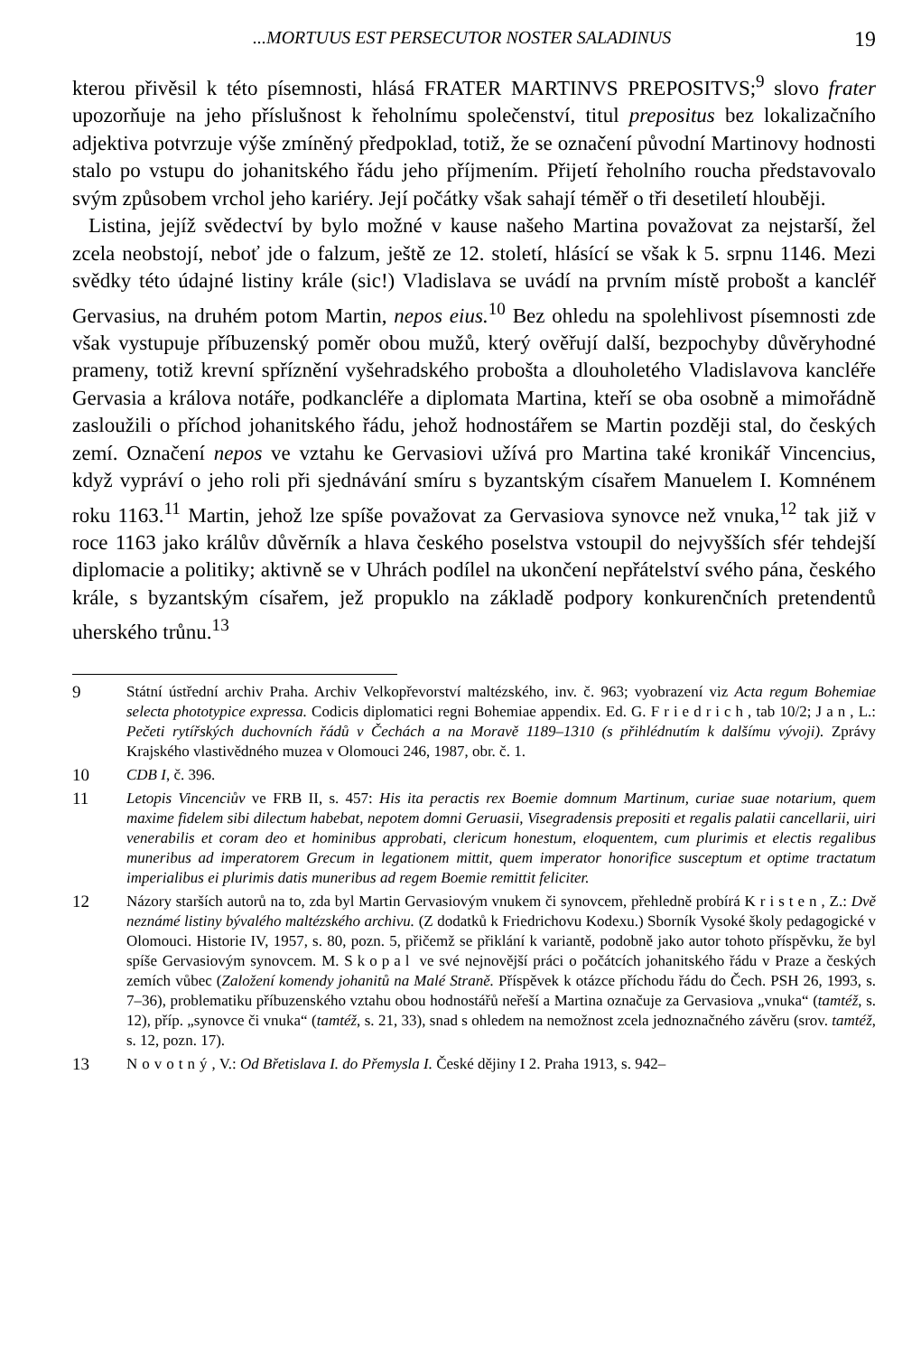...MORTUUS EST PERSECUTOR NOSTER SALADINUS 19
kterou přivěsil k této písemnosti, hlásá FRATER MARTINVS PREPOSITVS;<sup>9</sup> slovo frater upozorňuje na jeho příslušnost k řeholnímu společenství, titul prepositus bez lokalizačního adjektiva potvrzuje výše zmíněný předpoklad, totiž, že se označení původní Martinovy hodnosti stalo po vstupu do johanitského řádu jeho příjmením. Přijetí řeholního roucha představovalo svým způsobem vrchol jeho kariéry. Její počátky však sahají téměř o tři desetiletí hlouběji.
Listina, jejíž svědectví by bylo možné v kause našeho Martina považovat za nejstarší, žel zcela neobstojí, neboť jde o falzum, ještě ze 12. století, hlásící se však k 5. srpnu 1146. Mezi svědky této údajné listiny krále (sic!) Vladislava se uvádí na prvním místě probošt a kancléř Gervasius, na druhém potom Martin, nepos eius.<sup>10</sup> Bez ohledu na spolehlivost písemnosti zde však vystupuje příbuzenský poměr obou mužů, který ověřují další, bezpochyby důvěryhodné prameny, totiž krevní spříznění vyšehradského probošta a dlouholetého Vladislavova kancléře Gervasia a králova notáře, podkancléře a diplomata Martina, kteří se oba osobně a mimořádně zasloužili o příchod johanitského řádu, jehož hodnostářem se Martin později stal, do českých zemí. Označení nepos ve vztahu ke Gervasiovi užívá pro Martina také kronikář Vincencius, když vypráví o jeho roli při sjednávání smíru s byzantským císařem Manuelem I. Komnénem roku 1163.<sup>11</sup> Martin, jehož lze spíše považovat za Gervasiova synovce než vnuka,<sup>12</sup> tak již v roce 1163 jako králův důvěrník a hlava českého poselstva vstoupil do nejvyšších sfér tehdejší diplomacie a politiky; aktivně se v Uhrách podílel na ukončení nepřátelství svého pána, českého krále, s byzantským císařem, jež propuklo na základě podpory konkurenčních pretendentů uherského trůnu.<sup>13</sup>
9 Státní ústřední archiv Praha. Archiv Velkopřevorství maltézského, inv. č. 963; vyobrazení viz Acta regum Bohemiae selecta phototypice expressa. Codicis diplomatici regni Bohemiae appendix. Ed. G. Friedrich, tab 10/2; Jan, L.: Pečeti rytířských duchovních řádů v Čechách a na Moravě 1189–1310 (s přihlédnutím k dalšímu vývoji). Zprávy Krajského vlastivědného muzea v Olomouci 246, 1987, obr. č. 1.
10 CDB I, č. 396.
11 Letopis Vincenciův ve FRB II, s. 457: His ita peractis rex Boemie domnum Martinum, curiae suae notarium, quem maxime fidelem sibi dilectum habebat, nepotem domni Geruasii, Visegradensis prepositi et regalis palatii cancellarii, uiri venerabilis et coram deo et hominibus approbati, clericum honestum, eloquentem, cum plurimis et electis regalibus muneribus ad imperatorem Grecum in legationem mittit, quem imperator honorifice susceptum et optime tractatum imperialibus ei plurimis datis muneribus ad regem Boemie remittit feliciter.
12 Názory starších autorů na to, zda byl Martin Gervasiovým vnukem či synovcem, přehledně probírá Kristen, Z.: Dvě neznámé listiny bývalého maltézského archivu. (Z dodatků k Friedrichovu Kodexu.) Sborník Vysoké školy pedagogické v Olomouci. Historie IV, 1957, s. 80, pozn. 5, přičemž se přiklání k variantě, podobně jako autor tohoto příspěvku, že byl spíše Gervasiovým synovcem. M. Skopal ve své nejnovější práci o počátcích johanitského řádu v Praze a českých zemích vůbec (Založení komendy johanitů na Malé Straně. Příspěvek k otázce příchodu řádu do Čech. PSH 26, 1993, s. 7–36), problematiku příbuzenského vztahu obou hodnostářů neřeší a Martina označuje za Gervasiova „vnuka“ (tamtéž, s. 12), příp. „synovce či vnuka“ (tamtéž, s. 21, 33), snad s ohledem na nemožnost zcela jednoznačného závěru (srov. tamtéž, s. 12, pozn. 17).
13 Novotný, V.: Od Břetislava I. do Přemysla I. České dějiny I 2. Praha 1913, s. 942–